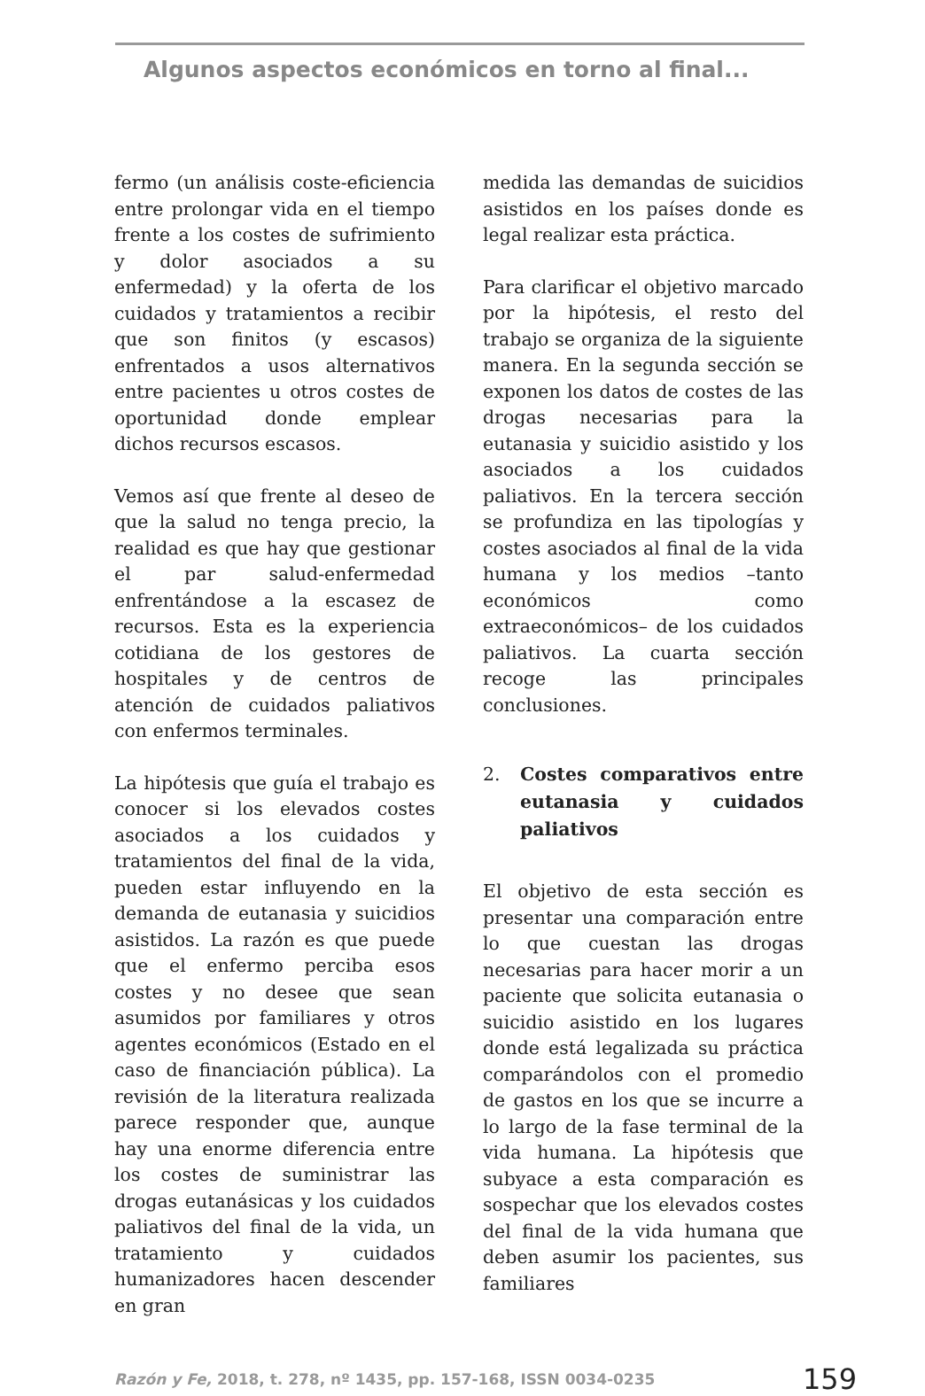Algunos aspectos económicos en torno al final...
fermo (un análisis coste-eficiencia entre prolongar vida en el tiempo frente a los costes de sufrimiento y dolor asociados a su enfermedad) y la oferta de los cuidados y tratamientos a recibir que son finitos (y escasos) enfrentados a usos alternativos entre pacientes u otros costes de oportunidad donde emplear dichos recursos escasos.
Vemos así que frente al deseo de que la salud no tenga precio, la realidad es que hay que gestionar el par salud-enfermedad enfrentándose a la escasez de recursos. Esta es la experiencia cotidiana de los gestores de hospitales y de centros de atención de cuidados paliativos con enfermos terminales.
La hipótesis que guía el trabajo es conocer si los elevados costes asociados a los cuidados y tratamientos del final de la vida, pueden estar influyendo en la demanda de eutanasia y suicidios asistidos. La razón es que puede que el enfermo perciba esos costes y no desee que sean asumidos por familiares y otros agentes económicos (Estado en el caso de financiación pública). La revisión de la literatura realizada parece responder que, aunque hay una enorme diferencia entre los costes de suministrar las drogas eutanásicas y los cuidados paliativos del final de la vida, un tratamiento y cuidados humanizadores hacen descender en gran
medida las demandas de suicidios asistidos en los países donde es legal realizar esta práctica.
Para clarificar el objetivo marcado por la hipótesis, el resto del trabajo se organiza de la siguiente manera. En la segunda sección se exponen los datos de costes de las drogas necesarias para la eutanasia y suicidio asistido y los asociados a los cuidados paliativos. En la tercera sección se profundiza en las tipologías y costes asociados al final de la vida humana y los medios –tanto económicos como extraeconómicos– de los cuidados paliativos. La cuarta sección recoge las principales conclusiones.
2. Costes comparativos entre eutanasia y cuidados paliativos
El objetivo de esta sección es presentar una comparación entre lo que cuestan las drogas necesarias para hacer morir a un paciente que solicita eutanasia o suicidio asistido en los lugares donde está legalizada su práctica comparándolos con el promedio de gastos en los que se incurre a lo largo de la fase terminal de la vida humana. La hipótesis que subyace a esta comparación es sospechar que los elevados costes del final de la vida humana que deben asumir los pacientes, sus familiares
Razón y Fe, 2018, t. 278, nº 1435, pp. 157-168, ISSN 0034-0235 159